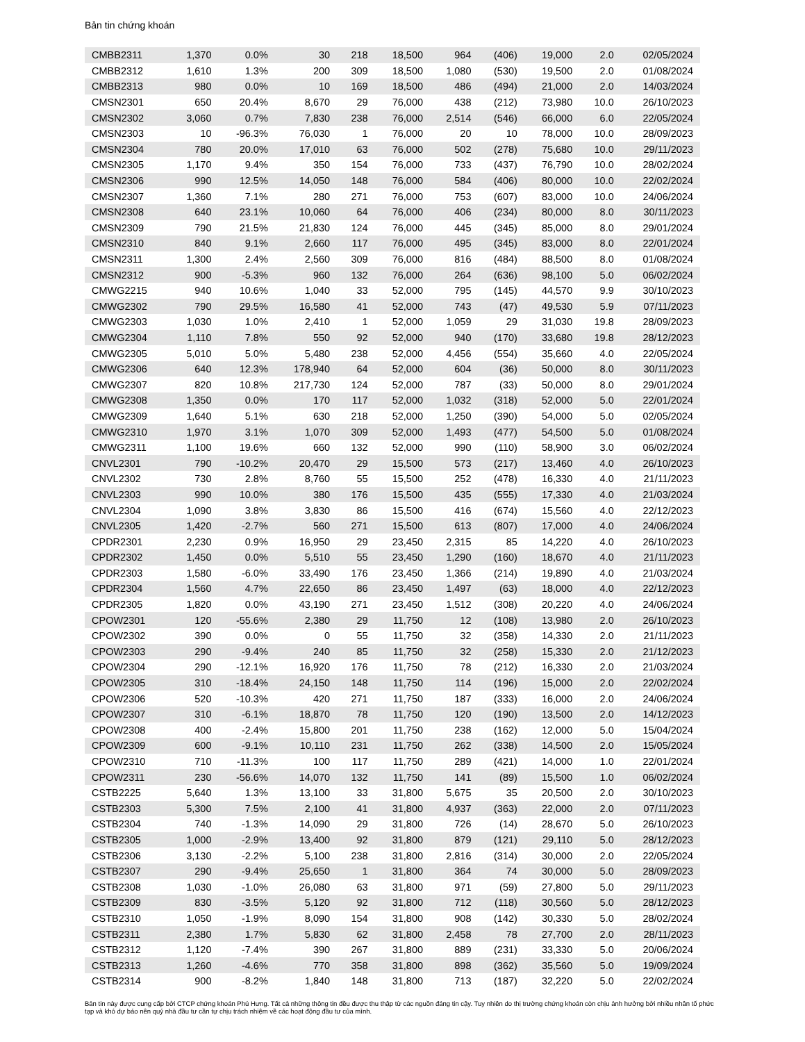Bản tin chứng khoán
| CMBB2311 | 1,370 | 0.0% | 30 | 218 | 18,500 | 964 | (406) | 19,000 | 2.0 | 02/05/2024 |
| CMBB2312 | 1,610 | 1.3% | 200 | 309 | 18,500 | 1,080 | (530) | 19,500 | 2.0 | 01/08/2024 |
| CMBB2313 | 980 | 0.0% | 10 | 169 | 18,500 | 486 | (494) | 21,000 | 2.0 | 14/03/2024 |
| CMSN2301 | 650 | 20.4% | 8,670 | 29 | 76,000 | 438 | (212) | 73,980 | 10.0 | 26/10/2023 |
| CMSN2302 | 3,060 | 0.7% | 7,830 | 238 | 76,000 | 2,514 | (546) | 66,000 | 6.0 | 22/05/2024 |
| CMSN2303 | 10 | -96.3% | 76,030 | 1 | 76,000 | 20 | 10 | 78,000 | 10.0 | 28/09/2023 |
| CMSN2304 | 780 | 20.0% | 17,010 | 63 | 76,000 | 502 | (278) | 75,680 | 10.0 | 29/11/2023 |
| CMSN2305 | 1,170 | 9.4% | 350 | 154 | 76,000 | 733 | (437) | 76,790 | 10.0 | 28/02/2024 |
| CMSN2306 | 990 | 12.5% | 14,050 | 148 | 76,000 | 584 | (406) | 80,000 | 10.0 | 22/02/2024 |
| CMSN2307 | 1,360 | 7.1% | 280 | 271 | 76,000 | 753 | (607) | 83,000 | 10.0 | 24/06/2024 |
| CMSN2308 | 640 | 23.1% | 10,060 | 64 | 76,000 | 406 | (234) | 80,000 | 8.0 | 30/11/2023 |
| CMSN2309 | 790 | 21.5% | 21,830 | 124 | 76,000 | 445 | (345) | 85,000 | 8.0 | 29/01/2024 |
| CMSN2310 | 840 | 9.1% | 2,660 | 117 | 76,000 | 495 | (345) | 83,000 | 8.0 | 22/01/2024 |
| CMSN2311 | 1,300 | 2.4% | 2,560 | 309 | 76,000 | 816 | (484) | 88,500 | 8.0 | 01/08/2024 |
| CMSN2312 | 900 | -5.3% | 960 | 132 | 76,000 | 264 | (636) | 98,100 | 5.0 | 06/02/2024 |
| CMWG2215 | 940 | 10.6% | 1,040 | 33 | 52,000 | 795 | (145) | 44,570 | 9.9 | 30/10/2023 |
| CMWG2302 | 790 | 29.5% | 16,580 | 41 | 52,000 | 743 | (47) | 49,530 | 5.9 | 07/11/2023 |
| CMWG2303 | 1,030 | 1.0% | 2,410 | 1 | 52,000 | 1,059 | 29 | 31,030 | 19.8 | 28/09/2023 |
| CMWG2304 | 1,110 | 7.8% | 550 | 92 | 52,000 | 940 | (170) | 33,680 | 19.8 | 28/12/2023 |
| CMWG2305 | 5,010 | 5.0% | 5,480 | 238 | 52,000 | 4,456 | (554) | 35,660 | 4.0 | 22/05/2024 |
| CMWG2306 | 640 | 12.3% | 178,940 | 64 | 52,000 | 604 | (36) | 50,000 | 8.0 | 30/11/2023 |
| CMWG2307 | 820 | 10.8% | 217,730 | 124 | 52,000 | 787 | (33) | 50,000 | 8.0 | 29/01/2024 |
| CMWG2308 | 1,350 | 0.0% | 170 | 117 | 52,000 | 1,032 | (318) | 52,000 | 5.0 | 22/01/2024 |
| CMWG2309 | 1,640 | 5.1% | 630 | 218 | 52,000 | 1,250 | (390) | 54,000 | 5.0 | 02/05/2024 |
| CMWG2310 | 1,970 | 3.1% | 1,070 | 309 | 52,000 | 1,493 | (477) | 54,500 | 5.0 | 01/08/2024 |
| CMWG2311 | 1,100 | 19.6% | 660 | 132 | 52,000 | 990 | (110) | 58,900 | 3.0 | 06/02/2024 |
| CNVL2301 | 790 | -10.2% | 20,470 | 29 | 15,500 | 573 | (217) | 13,460 | 4.0 | 26/10/2023 |
| CNVL2302 | 730 | 2.8% | 8,760 | 55 | 15,500 | 252 | (478) | 16,330 | 4.0 | 21/11/2023 |
| CNVL2303 | 990 | 10.0% | 380 | 176 | 15,500 | 435 | (555) | 17,330 | 4.0 | 21/03/2024 |
| CNVL2304 | 1,090 | 3.8% | 3,830 | 86 | 15,500 | 416 | (674) | 15,560 | 4.0 | 22/12/2023 |
| CNVL2305 | 1,420 | -2.7% | 560 | 271 | 15,500 | 613 | (807) | 17,000 | 4.0 | 24/06/2024 |
| CPDR2301 | 2,230 | 0.9% | 16,950 | 29 | 23,450 | 2,315 | 85 | 14,220 | 4.0 | 26/10/2023 |
| CPDR2302 | 1,450 | 0.0% | 5,510 | 55 | 23,450 | 1,290 | (160) | 18,670 | 4.0 | 21/11/2023 |
| CPDR2303 | 1,580 | -6.0% | 33,490 | 176 | 23,450 | 1,366 | (214) | 19,890 | 4.0 | 21/03/2024 |
| CPDR2304 | 1,560 | 4.7% | 22,650 | 86 | 23,450 | 1,497 | (63) | 18,000 | 4.0 | 22/12/2023 |
| CPDR2305 | 1,820 | 0.0% | 43,190 | 271 | 23,450 | 1,512 | (308) | 20,220 | 4.0 | 24/06/2024 |
| CPOW2301 | 120 | -55.6% | 2,380 | 29 | 11,750 | 12 | (108) | 13,980 | 2.0 | 26/10/2023 |
| CPOW2302 | 390 | 0.0% | 0 | 55 | 11,750 | 32 | (358) | 14,330 | 2.0 | 21/11/2023 |
| CPOW2303 | 290 | -9.4% | 240 | 85 | 11,750 | 32 | (258) | 15,330 | 2.0 | 21/12/2023 |
| CPOW2304 | 290 | -12.1% | 16,920 | 176 | 11,750 | 78 | (212) | 16,330 | 2.0 | 21/03/2024 |
| CPOW2305 | 310 | -18.4% | 24,150 | 148 | 11,750 | 114 | (196) | 15,000 | 2.0 | 22/02/2024 |
| CPOW2306 | 520 | -10.3% | 420 | 271 | 11,750 | 187 | (333) | 16,000 | 2.0 | 24/06/2024 |
| CPOW2307 | 310 | -6.1% | 18,870 | 78 | 11,750 | 120 | (190) | 13,500 | 2.0 | 14/12/2023 |
| CPOW2308 | 400 | -2.4% | 15,800 | 201 | 11,750 | 238 | (162) | 12,000 | 5.0 | 15/04/2024 |
| CPOW2309 | 600 | -9.1% | 10,110 | 231 | 11,750 | 262 | (338) | 14,500 | 2.0 | 15/05/2024 |
| CPOW2310 | 710 | -11.3% | 100 | 117 | 11,750 | 289 | (421) | 14,000 | 1.0 | 22/01/2024 |
| CPOW2311 | 230 | -56.6% | 14,070 | 132 | 11,750 | 141 | (89) | 15,500 | 1.0 | 06/02/2024 |
| CSTB2225 | 5,640 | 1.3% | 13,100 | 33 | 31,800 | 5,675 | 35 | 20,500 | 2.0 | 30/10/2023 |
| CSTB2303 | 5,300 | 7.5% | 2,100 | 41 | 31,800 | 4,937 | (363) | 22,000 | 2.0 | 07/11/2023 |
| CSTB2304 | 740 | -1.3% | 14,090 | 29 | 31,800 | 726 | (14) | 28,670 | 5.0 | 26/10/2023 |
| CSTB2305 | 1,000 | -2.9% | 13,400 | 92 | 31,800 | 879 | (121) | 29,110 | 5.0 | 28/12/2023 |
| CSTB2306 | 3,130 | -2.2% | 5,100 | 238 | 31,800 | 2,816 | (314) | 30,000 | 2.0 | 22/05/2024 |
| CSTB2307 | 290 | -9.4% | 25,650 | 1 | 31,800 | 364 | 74 | 30,000 | 5.0 | 28/09/2023 |
| CSTB2308 | 1,030 | -1.0% | 26,080 | 63 | 31,800 | 971 | (59) | 27,800 | 5.0 | 29/11/2023 |
| CSTB2309 | 830 | -3.5% | 5,120 | 92 | 31,800 | 712 | (118) | 30,560 | 5.0 | 28/12/2023 |
| CSTB2310 | 1,050 | -1.9% | 8,090 | 154 | 31,800 | 908 | (142) | 30,330 | 5.0 | 28/02/2024 |
| CSTB2311 | 2,380 | 1.7% | 5,830 | 62 | 31,800 | 2,458 | 78 | 27,700 | 2.0 | 28/11/2023 |
| CSTB2312 | 1,120 | -7.4% | 390 | 267 | 31,800 | 889 | (231) | 33,330 | 5.0 | 20/06/2024 |
| CSTB2313 | 1,260 | -4.6% | 770 | 358 | 31,800 | 898 | (362) | 35,560 | 5.0 | 19/09/2024 |
| CSTB2314 | 900 | -8.2% | 1,840 | 148 | 31,800 | 713 | (187) | 32,220 | 5.0 | 22/02/2024 |
Bản tin này được cung cấp bởi CTCP chứng khoán Phú Hưng. Tất cả những thông tin đều được thu thập từ các nguồn đáng tin cậy. Tuy nhiên do thị trường chứng khoán còn chịu ảnh hưởng bởi nhiều nhân tố phức tạp và khó dự báo nên quý nhà đầu tư cần tự chịu trách nhiệm về các hoạt động đầu tư của mình.